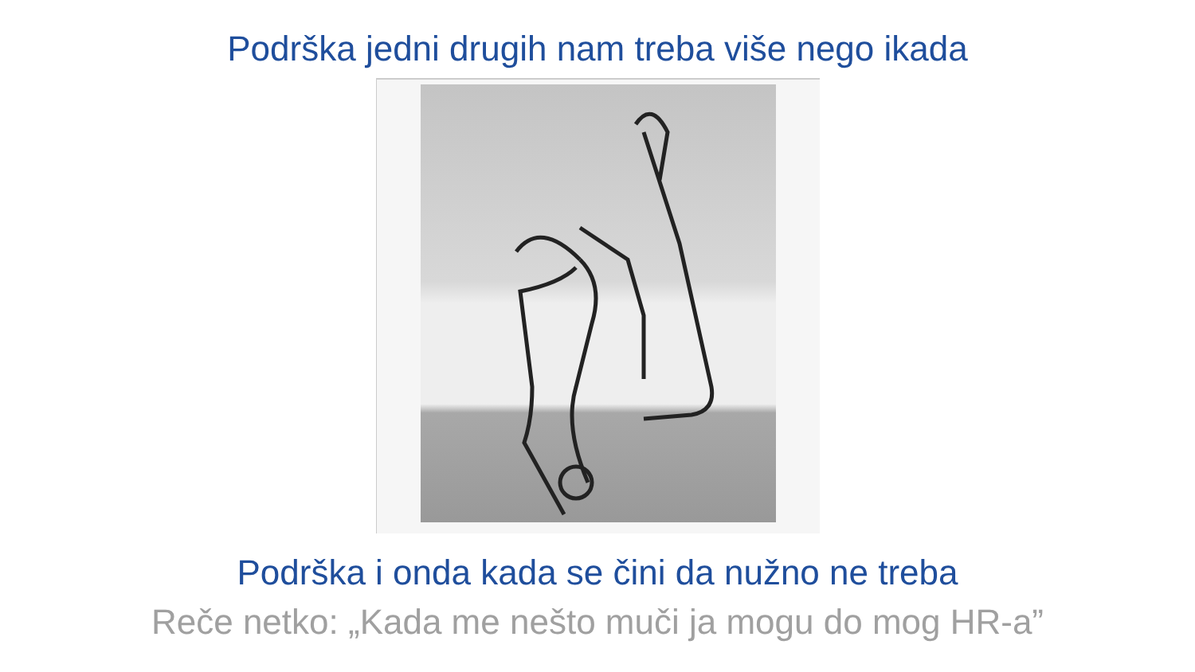Podrška jedni drugih nam treba više nego ikada
Podrška i onda kada se čini da nužno ne treba
Reče netko: „Kada me nešto muči ja mogu do mog HR-a”